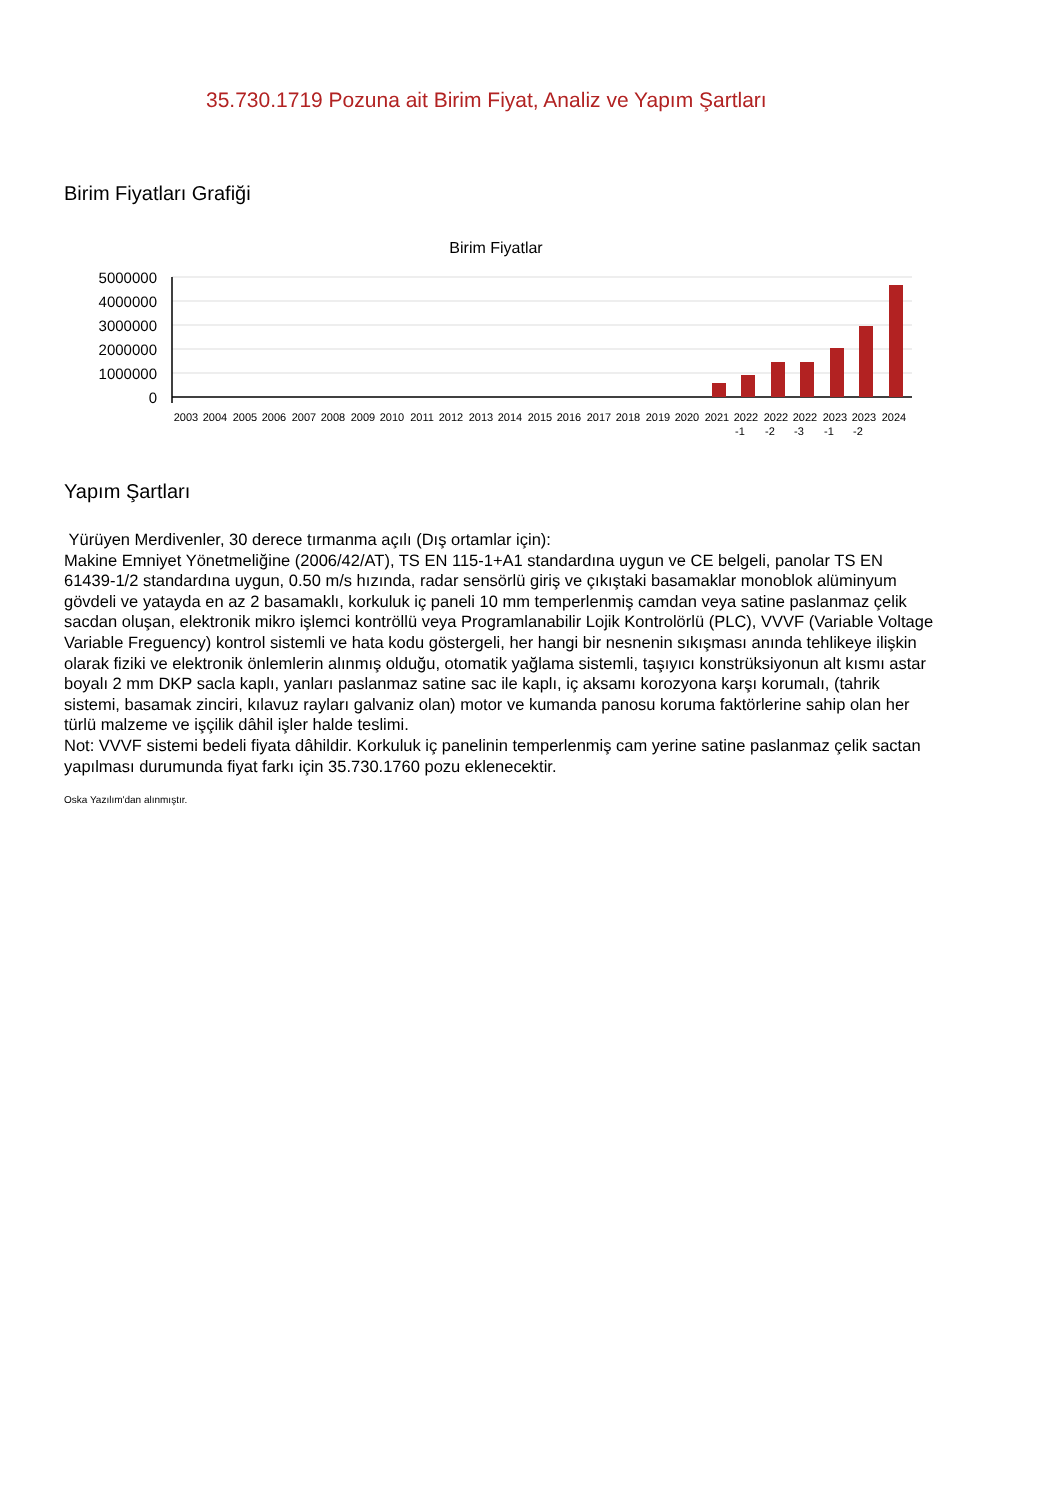35.730.1719 Pozuna ait Birim Fiyat, Analiz ve Yapım Şartları
Birim Fiyatları Grafiği
Birim Fiyatlar
5000000
4000000
3000000
2000000
1000000
0
2003
2004
2005
2006
2007
2008
2009
2010
2011
2012
2013
2014
2015
2016
2017
2018
2019
2020
2021
2022
2022
2022
2023
2023
2024
-1
-2
-3
-1
-2
Yapım Şartları
Yürüyen Merdivenler, 30 derece tırmanma açılı (Dış ortamlar için):
Makine Emniyet Yönetmeliğine (2006/42/AT), TS EN 115-1+A1 standardına uygun ve CE belgeli, panolar TS EN 61439-1/2 standardına uygun, 0.50 m/s hızında, radar sensörlü giriş ve çıkıştaki basamaklar monoblok alüminyum gövdeli ve yatayda en az 2 basamaklı, korkuluk iç paneli 10 mm temperlenmiş camdan veya satine paslanmaz çelik sacdan oluşan, elektronik mikro işlemci kontröllü veya Programlanabilir Lojik Kontrolörlü (PLC), VVVF (Variable Voltage Variable Freguency) kontrol sistemli ve hata kodu göstergeli, her hangi bir nesnenin sıkışması anında tehlikeye ilişkin olarak fiziki ve elektronik önlemlerin alınmış olduğu, otomatik yağlama sistemli, taşıyıcı konstrüksiyonun alt kısmı astar boyalı 2 mm DKP sacla kaplı, yanları paslanmaz satine sac ile kaplı, iç aksamı korozyona karşı korumalı, (tahrik sistemi, basamak zinciri, kılavuz rayları galvaniz olan) motor ve kumanda panosu koruma faktörlerine sahip olan her türlü malzeme ve işçilik dâhil işler halde teslimi.
Not: VVVF sistemi bedeli fiyata dâhildir. Korkuluk iç panelinin temperlenmiş cam yerine satine paslanmaz çelik sactan yapılması durumunda fiyat farkı için 35.730.1760 pozu eklenecektir.
Oska Yazılım'dan alınmıştır.